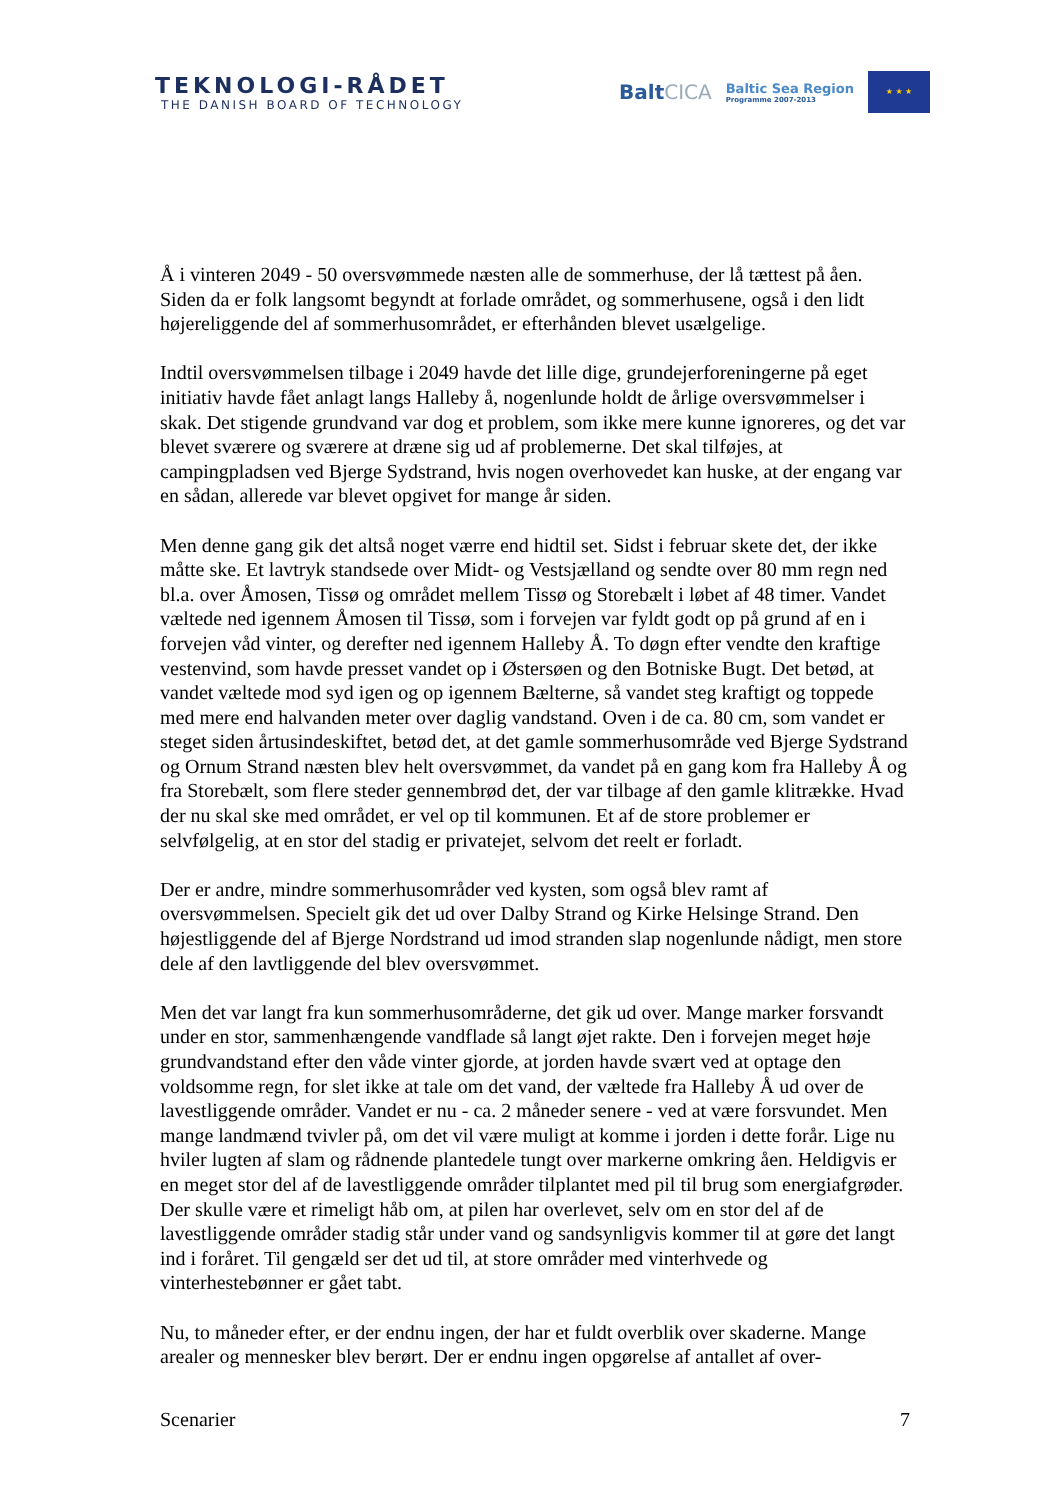TEKNOLOGI-RÅDET
THE DANISH BOARD OF TECHNOLOGY
BaltCICA
Baltic Sea Region
Programme 2007-2013
★ ★ ★
Å i vinteren 2049 - 50 oversvømmede næsten alle de sommerhuse, der lå tættest på åen. Siden da er folk langsomt begyndt at forlade området, og sommerhusene, også i den lidt højereliggende del af sommerhusområdet, er efterhånden blevet usælgelige.
Indtil oversvømmelsen tilbage i 2049 havde det lille dige, grundejerforeningerne på eget initiativ havde fået anlagt langs Halleby å, nogenlunde holdt de årlige oversvømmelser i skak. Det stigende grundvand var dog et problem, som ikke mere kunne ignoreres, og det var blevet sværere og sværere at dræne sig ud af problemerne. Det skal tilføjes, at campingpladsen ved Bjerge Sydstrand, hvis nogen overhovedet kan huske, at der engang var en sådan, allerede var blevet opgivet for mange år siden.
Men denne gang gik det altså noget værre end hidtil set. Sidst i februar skete det, der ikke måtte ske. Et lavtryk standsede over Midt- og Vestsjælland og sendte over 80 mm regn ned bl.a. over Åmosen, Tissø og området mellem Tissø og Storebælt i løbet af 48 timer. Vandet væltede ned igennem Åmosen til Tissø, som i forvejen var fyldt godt op på grund af en i forvejen våd vinter, og derefter ned igennem Halleby Å. To døgn efter vendte den kraftige vestenvind, som havde presset vandet op i Østersøen og den Botniske Bugt. Det betød, at vandet væltede mod syd igen og op igennem Bælterne, så vandet steg kraftigt og toppede med mere end halvanden meter over daglig vandstand. Oven i de ca. 80 cm, som vandet er steget siden årtusindeskiftet, betød det, at det gamle sommerhusområde ved Bjerge Sydstrand og Ornum Strand næsten blev helt oversvømmet, da vandet på en gang kom fra Halleby Å og fra Storebælt, som flere steder gennembrød det, der var tilbage af den gamle klitrække. Hvad der nu skal ske med området, er vel op til kommunen. Et af de store problemer er selvfølgelig, at en stor del stadig er privatejet, selvom det reelt er forladt.
Der er andre, mindre sommerhusområder ved kysten, som også blev ramt af oversvømmelsen. Specielt gik det ud over Dalby Strand og Kirke Helsinge Strand. Den højestliggende del af Bjerge Nordstrand ud imod stranden slap nogenlunde nådigt, men store dele af den lavtliggende del blev oversvømmet.
Men det var langt fra kun sommerhusområderne, det gik ud over. Mange marker forsvandt under en stor, sammenhængende vandflade så langt øjet rakte. Den i forvejen meget høje grundvandstand efter den våde vinter gjorde, at jorden havde svært ved at optage den voldsomme regn, for slet ikke at tale om det vand, der væltede fra Halleby Å ud over de lavestliggende områder. Vandet er nu - ca. 2 måneder senere - ved at være forsvundet. Men mange landmænd tvivler på, om det vil være muligt at komme i jorden i dette forår. Lige nu hviler lugten af slam og rådnende plantedele tungt over markerne omkring åen. Heldigvis er en meget stor del af de lavestliggende områder tilplantet med pil til brug som energiafgrøder. Der skulle være et rimeligt håb om, at pilen har overlevet, selv om en stor del af de lavestliggende områder stadig står under vand og sandsynligvis kommer til at gøre det langt ind i foråret. Til gengæld ser det ud til, at store områder med vinterhvede og vinterhestebønner er gået tabt.
Nu, to måneder efter, er der endnu ingen, der har et fuldt overblik over skaderne. Mange arealer og mennesker blev berørt. Der er endnu ingen opgørelse af antallet af over-
Scenarier 7